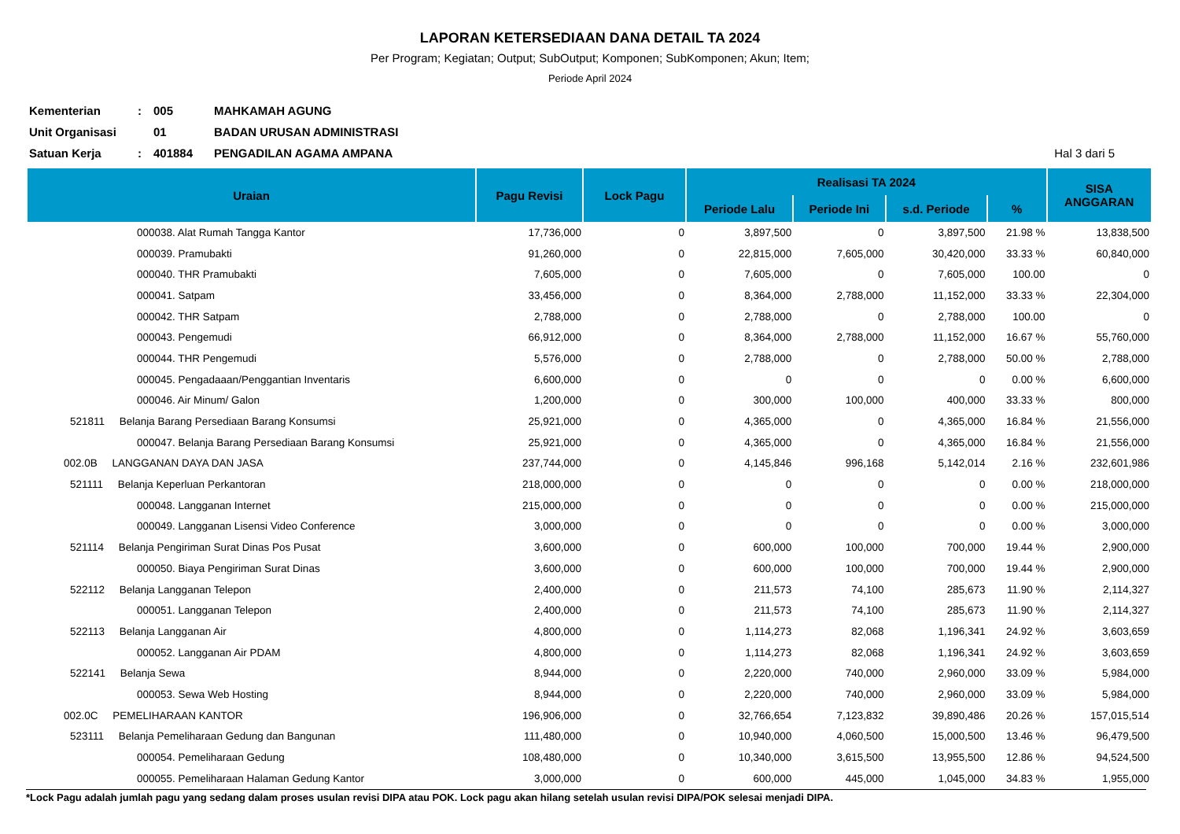LAPORAN KETERSEDIAAN DANA DETAIL TA 2024
Per Program; Kegiatan; Output; SubOutput; Komponen; SubKomponen; Akun; Item;
Periode April 2024
Kementerian: 005 MAHKAMAH AGUNG
Unit Organisasi 01 BADAN URUSAN ADMINISTRASI
Satuan Kerja: 401884 PENGADILAN AGAMA AMPANA Hal 3 dari 5
| Uraian | Pagu Revisi | Lock Pagu | Realisasi TA 2024 | | | | SISA ANGGARAN |
| --- | --- | --- | --- | --- | --- | --- | --- |
| | | | Periode Lalu | Periode Ini | s.d. Periode | % | |
| 000038. Alat Rumah Tangga Kantor | 17,736,000 | 0 | 3,897,500 | 0 | 3,897,500 | 21.98 % | 13,838,500 |
| 000039. Pramubakti | 91,260,000 | 0 | 22,815,000 | 7,605,000 | 30,420,000 | 33.33 % | 60,840,000 |
| 000040. THR Pramubakti | 7,605,000 | 0 | 7,605,000 | 0 | 7,605,000 | 100.00 | 0 |
| 000041. Satpam | 33,456,000 | 0 | 8,364,000 | 2,788,000 | 11,152,000 | 33.33 % | 22,304,000 |
| 000042. THR Satpam | 2,788,000 | 0 | 2,788,000 | 0 | 2,788,000 | 100.00 | 0 |
| 000043. Pengemudi | 66,912,000 | 0 | 8,364,000 | 2,788,000 | 11,152,000 | 16.67 % | 55,760,000 |
| 000044. THR Pengemudi | 5,576,000 | 0 | 2,788,000 | 0 | 2,788,000 | 50.00 % | 2,788,000 |
| 000045. Pengadaaan/Penggantian Inventaris | 6,600,000 | 0 | 0 | 0 | 0 | 0.00 % | 6,600,000 |
| 000046. Air Minum/ Galon | 1,200,000 | 0 | 300,000 | 100,000 | 400,000 | 33.33 % | 800,000 |
| 521811 Belanja Barang Persediaan Barang Konsumsi | 25,921,000 | 0 | 4,365,000 | 0 | 4,365,000 | 16.84 % | 21,556,000 |
| 000047. Belanja Barang Persediaan Barang Konsumsi | 25,921,000 | 0 | 4,365,000 | 0 | 4,365,000 | 16.84 % | 21,556,000 |
| 002.0B LANGGANAN DAYA DAN JASA | 237,744,000 | 0 | 4,145,846 | 996,168 | 5,142,014 | 2.16 % | 232,601,986 |
| 521111 Belanja Keperluan Perkantoran | 218,000,000 | 0 | 0 | 0 | 0 | 0.00 % | 218,000,000 |
| 000048. Langganan Internet | 215,000,000 | 0 | 0 | 0 | 0 | 0.00 % | 215,000,000 |
| 000049. Langganan Lisensi Video Conference | 3,000,000 | 0 | 0 | 0 | 0 | 0.00 % | 3,000,000 |
| 521114 Belanja Pengiriman Surat Dinas Pos Pusat | 3,600,000 | 0 | 600,000 | 100,000 | 700,000 | 19.44 % | 2,900,000 |
| 000050. Biaya Pengiriman Surat Dinas | 3,600,000 | 0 | 600,000 | 100,000 | 700,000 | 19.44 % | 2,900,000 |
| 522112 Belanja Langganan Telepon | 2,400,000 | 0 | 211,573 | 74,100 | 285,673 | 11.90 % | 2,114,327 |
| 000051. Langganan Telepon | 2,400,000 | 0 | 211,573 | 74,100 | 285,673 | 11.90 % | 2,114,327 |
| 522113 Belanja Langganan Air | 4,800,000 | 0 | 1,114,273 | 82,068 | 1,196,341 | 24.92 % | 3,603,659 |
| 000052. Langganan Air PDAM | 4,800,000 | 0 | 1,114,273 | 82,068 | 1,196,341 | 24.92 % | 3,603,659 |
| 522141 Belanja Sewa | 8,944,000 | 0 | 2,220,000 | 740,000 | 2,960,000 | 33.09 % | 5,984,000 |
| 000053. Sewa Web Hosting | 8,944,000 | 0 | 2,220,000 | 740,000 | 2,960,000 | 33.09 % | 5,984,000 |
| 002.0C PEMELIHARAAN KANTOR | 196,906,000 | 0 | 32,766,654 | 7,123,832 | 39,890,486 | 20.26 % | 157,015,514 |
| 523111 Belanja Pemeliharaan Gedung dan Bangunan | 111,480,000 | 0 | 10,940,000 | 4,060,500 | 15,000,500 | 13.46 % | 96,479,500 |
| 000054. Pemeliharaan Gedung | 108,480,000 | 0 | 10,340,000 | 3,615,500 | 13,955,500 | 12.86 % | 94,524,500 |
| 000055. Pemeliharaan Halaman Gedung Kantor | 3,000,000 | 0 | 600,000 | 445,000 | 1,045,000 | 34.83 % | 1,955,000 |
*Lock Pagu adalah jumlah pagu yang sedang dalam proses usulan revisi DIPA atau POK. Lock pagu akan hilang setelah usulan revisi DIPA/POK selesai menjadi DIPA.